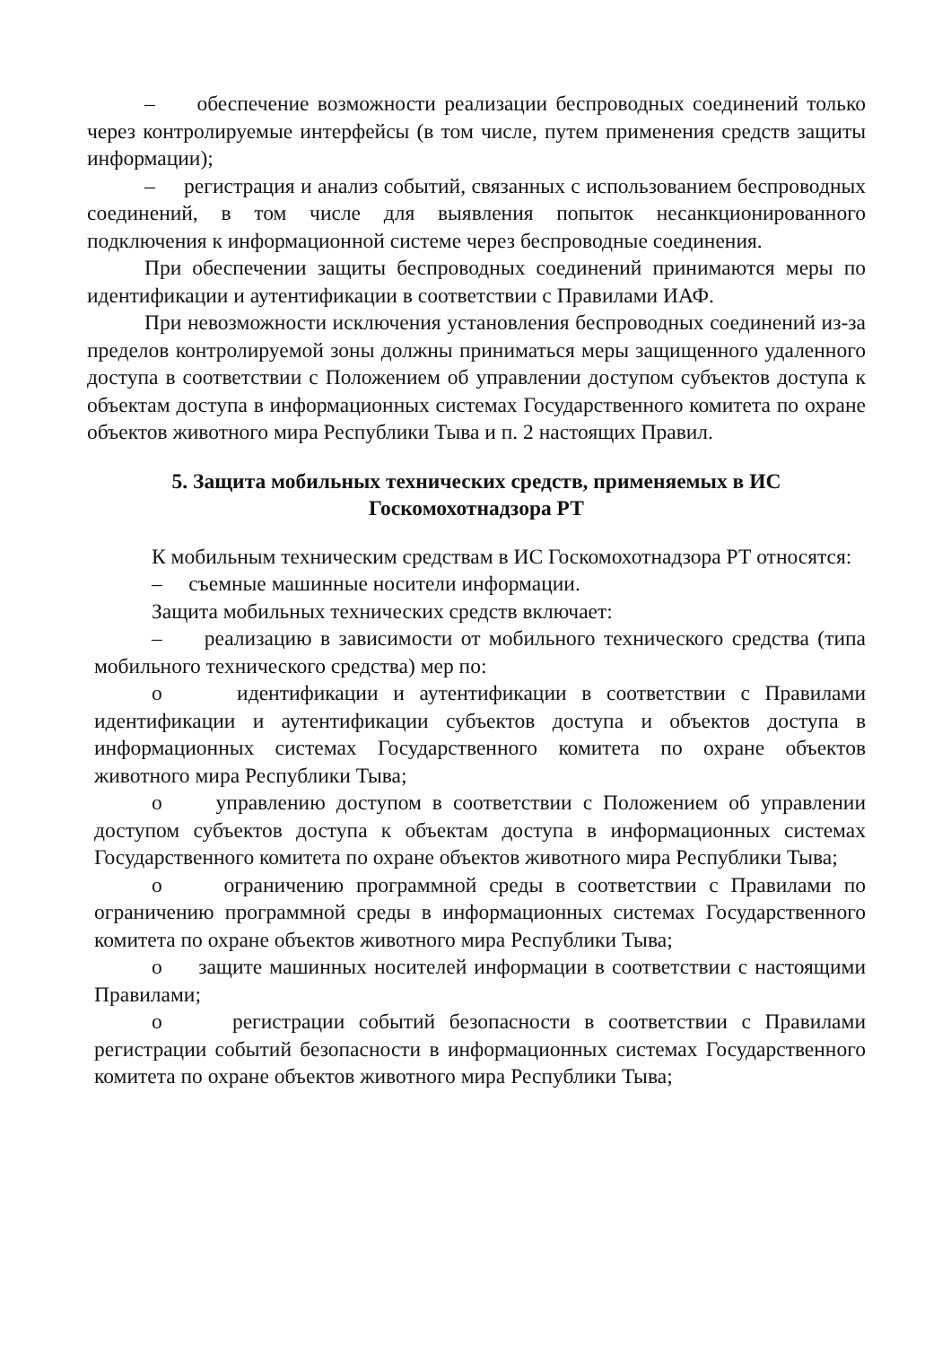– обеспечение возможности реализации беспроводных соединений только через контролируемые интерфейсы (в том числе, путем применения средств защиты информации);
– регистрация и анализ событий, связанных с использованием беспроводных соединений, в том числе для выявления попыток несанкционированного подключения к информационной системе через беспроводные соединения.
При обеспечении защиты беспроводных соединений принимаются меры по идентификации и аутентификации в соответствии с Правилами ИАФ.
При невозможности исключения установления беспроводных соединений из-за пределов контролируемой зоны должны приниматься меры защищенного удаленного доступа в соответствии с Положением об управлении доступом субъектов доступа к объектам доступа в информационных системах Государственного комитета по охране объектов животного мира Республики Тыва и п. 2 настоящих Правил.
5. Защита мобильных технических средств, применяемых в ИС
Госкомохотнадзора РТ
К мобильным техническим средствам в ИС Госкомохотнадзора РТ относятся:
– съемные машинные носители информации.
Защита мобильных технических средств включает:
– реализацию в зависимости от мобильного технического средства (типа мобильного технического средства) мер по:
o идентификации и аутентификации в соответствии с Правилами идентификации и аутентификации субъектов доступа и объектов доступа в информационных системах Государственного комитета по охране объектов животного мира Республики Тыва;
o управлению доступом в соответствии с Положением об управлении доступом субъектов доступа к объектам доступа в информационных системах Государственного комитета по охране объектов животного мира Республики Тыва;
o ограничению программной среды в соответствии с Правилами по ограничению программной среды в информационных системах Государственного комитета по охране объектов животного мира Республики Тыва;
o защите машинных носителей информации в соответствии с настоящими Правилами;
o регистрации событий безопасности в соответствии с Правилами регистрации событий безопасности в информационных системах Государственного комитета по охране объектов животного мира Республики Тыва;